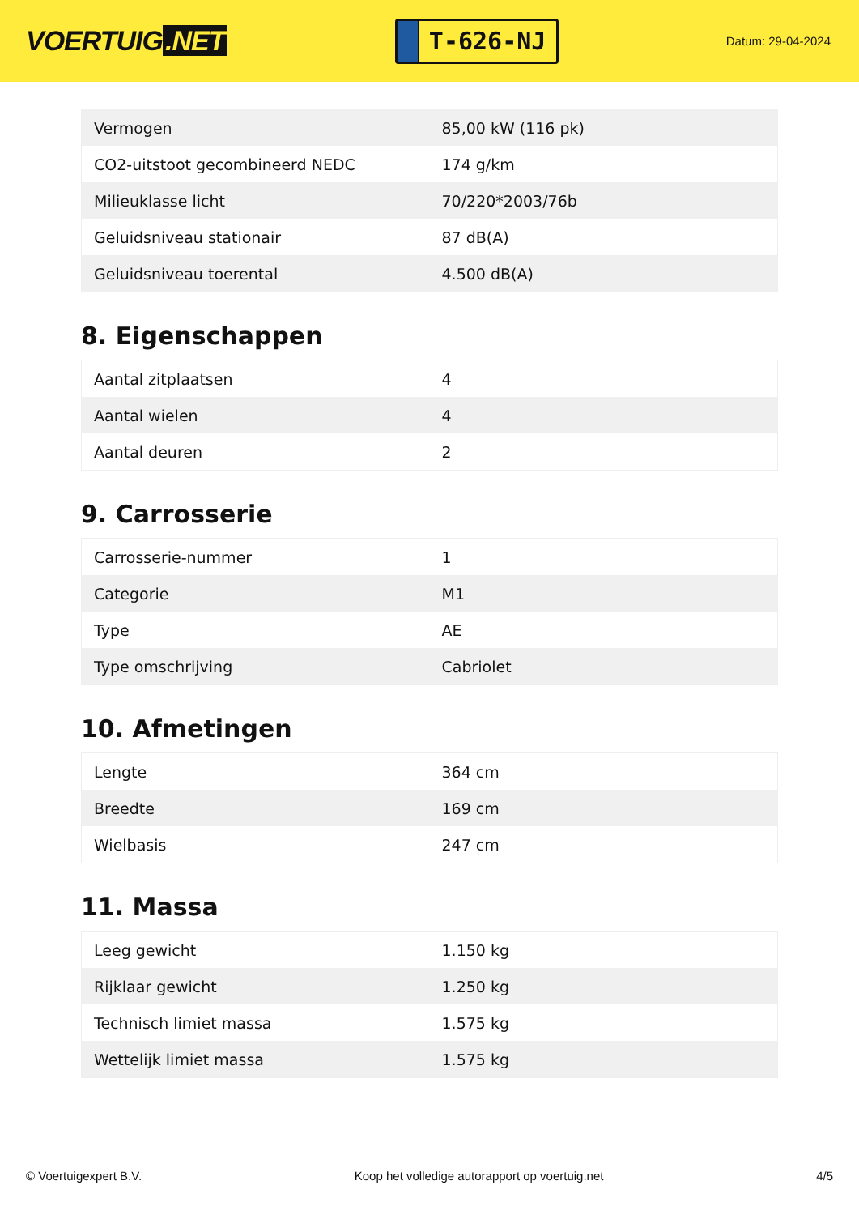VOERTUIG.NET
T-626-NJ
Datum: 29-04-2024
| Vermogen | 85,00 kW (116 pk) |
| CO2-uitstoot gecombineerd NEDC | 174 g/km |
| Milieuklasse licht | 70/220*2003/76b |
| Geluidsniveau stationair | 87 dB(A) |
| Geluidsniveau toerental | 4.500 dB(A) |
8. Eigenschappen
| Aantal zitplaatsen | 4 |
| Aantal wielen | 4 |
| Aantal deuren | 2 |
9. Carrosserie
| Carrosserie-nummer | 1 |
| Categorie | M1 |
| Type | AE |
| Type omschrijving | Cabriolet |
10. Afmetingen
| Lengte | 364 cm |
| Breedte | 169 cm |
| Wielbasis | 247 cm |
11. Massa
| Leeg gewicht | 1.150 kg |
| Rijklaar gewicht | 1.250 kg |
| Technisch limiet massa | 1.575 kg |
| Wettelijk limiet massa | 1.575 kg |
© Voertuigexpert B.V. Koop het volledige autorapport op voertuig.net 4/5